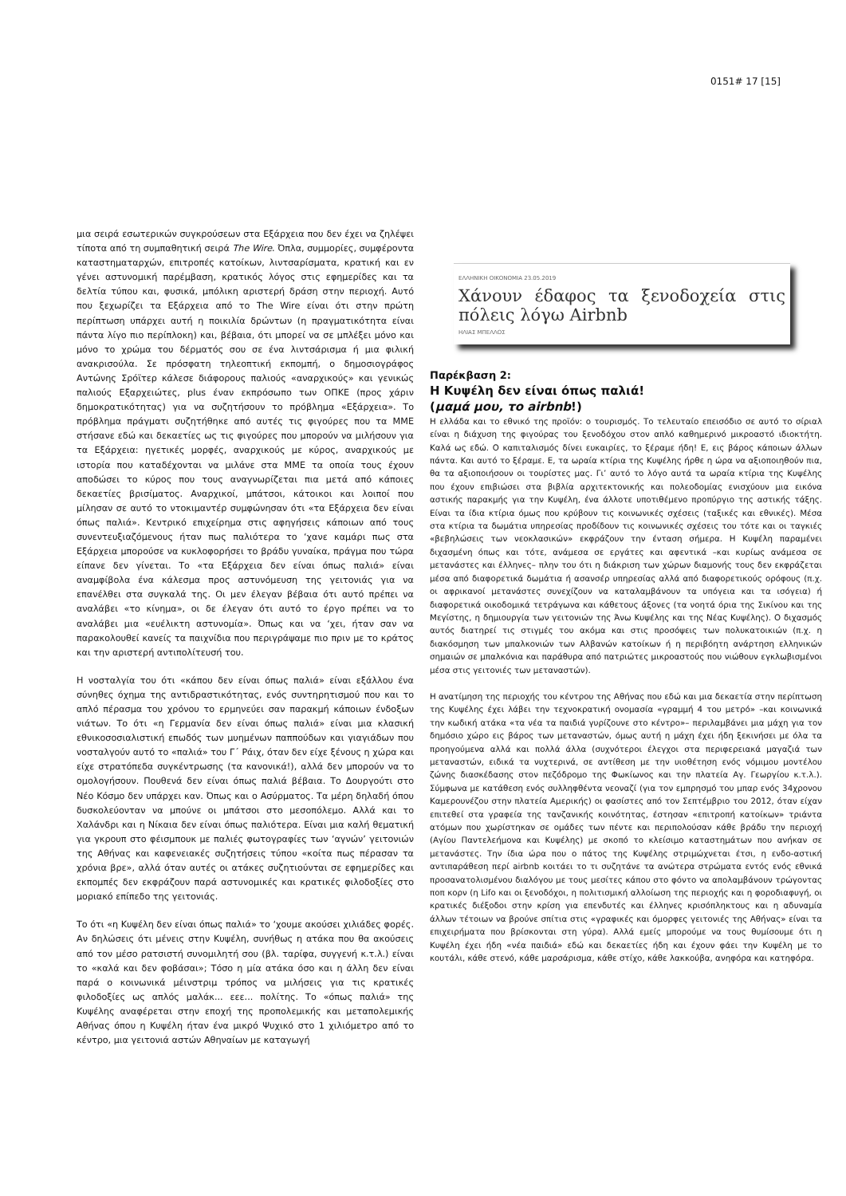0151# 17 [15]
μια σειρά εσωτερικών συγκρούσεων στα Εξάρχεια που δεν έχει να ζηλέψει τίποτα από τη συμπαθητική σειρά The Wire. Όπλα, συμμορίες, συμφέροντα καταστηματαρχών, επιτροπές κατοίκων, λιντσαρίσματα, κρατική και εν γένει αστυνομική παρέμβαση, κρατικός λόγος στις εφημερίδες και τα δελτία τύπου και, φυσικά, μπόλικη αριστερή δράση στην περιοχή. Αυτό που ξεχωρίζει τα Εξάρχεια από το The Wire είναι ότι στην πρώτη περίπτωση υπάρχει αυτή η ποικιλία δρώντων (η πραγματικότητα είναι πάντα λίγο πιο περίπλοκη) και, βέβαια, ότι μπορεί να σε μπλέξει μόνο και μόνο το χρώμα του δέρματός σου σε ένα λιντσάρισμα ή μια φιλική ανακρισούλα. Σε πρόσφατη τηλεοπτική εκπομπή, ο δημοσιογράφος Αντώνης Σρόϊτερ κάλεσε διάφορους παλιούς «αναρχικούς» και γενικώς παλιούς Εξαρχειώτες, plus έναν εκπρόσωπο των ΟΠΚΕ (προς χάριν δημοκρατικότητας) για να συζητήσουν το πρόβλημα «Εξάρχεια». Το πρόβλημα πράγματι συζητήθηκε από αυτές τις φιγούρες που τα ΜΜΕ στήσανε εδώ και δεκαετίες ως τις φιγούρες που μπορούν να μιλήσουν για τα Εξάρχεια: ηγετικές μορφές, αναρχικούς με κύρος, αναρχικούς με ιστορία που καταδέχονται να μιλάνε στα ΜΜΕ τα οποία τους έχουν αποδώσει το κύρος που τους αναγνωρίζεται πια μετά από κάποιες δεκαετίες βρισίματος. Αναρχικοί, μπάτσοι, κάτοικοι και λοιποί που μίλησαν σε αυτό το ντοκιμαντέρ συμφώνησαν ότι «τα Εξάρχεια δεν είναι όπως παλιά». Κεντρικό επιχείρημα στις αφηγήσεις κάποιων από τους συνεντευξιαζόμενους ήταν πως παλιότερα το ‘χανε καμάρι πως στα Εξάρχεια μπορούσε να κυκλοφορήσει το βράδυ γυναίκα, πράγμα που τώρα είπανε δεν γίνεται. Το «τα Εξάρχεια δεν είναι όπως παλιά» είναι αναμφίβολα ένα κάλεσμα προς αστυνόμευση της γειτονιάς για να επανέλθει στα συγκαλά της. Οι μεν έλεγαν βέβαια ότι αυτό πρέπει να αναλάβει «το κίνημα», οι δε έλεγαν ότι αυτό το έργο πρέπει να το αναλάβει μια «ευέλικτη αστυνομία». Όπως και να ‘χει, ήταν σαν να παρακολουθεί κανείς τα παιχνίδια που περιγράψαμε πιο πριν με το κράτος και την αριστερή αντιπολίτευσή του.
Η νοσταλγία του ότι «κάπου δεν είναι όπως παλιά» είναι εξάλλου ένα σύνηθες όχημα της αντιδραστικότητας, ενός συντηρητισμού που και το απλό πέρασμα του χρόνου το ερμηνεύει σαν παρακμή κάποιων ένδοξων νιάτων. Το ότι «η Γερμανία δεν είναι όπως παλιά» είναι μια κλασική εθνικοσοσιαλιστική επωδός των μυημένων παππούδων και γιαγιάδων που νοσταλγούν αυτό το «παλιά» του Γ΄ Ράιχ, όταν δεν είχε ξένους η χώρα και είχε στρατόπεδα συγκέντρωσης (τα κανονικά!), αλλά δεν μπορούν να το ομολογήσουν. Πουθενά δεν είναι όπως παλιά βέβαια. Το Δουργούτι στο Νέο Κόσμο δεν υπάρχει καν. Όπως και ο Ασύρματος. Τα μέρη δηλαδή όπου δυσκολεύονταν να μπούνε οι μπάτσοι στο μεσοπόλεμο. Αλλά και το Χαλάνδρι και η Νίκαια δεν είναι όπως παλιότερα. Είναι μια καλή θεματική για γκρουπ στο φέισμπουκ με παλιές φωτογραφίες των ‘αγνών’ γειτονιών της Αθήνας και καφενειακές συζητήσεις τύπου «κοίτα πως πέρασαν τα χρόνια βρε», αλλά όταν αυτές οι ατάκες συζητιούνται σε εφημερίδες και εκπομπές δεν εκφράζουν παρά αστυνομικές και κρατικές φιλοδοξίες στο μοριακό επίπεδο της γειτονιάς.
Το ότι «η Κυψέλη δεν είναι όπως παλιά» το ‘χουμε ακούσει χιλιάδες φορές. Αν δηλώσεις ότι μένεις στην Κυψέλη, συνήθως η ατάκα που θα ακούσεις από τον μέσο ρατσιστή συνομιλητή σου (βλ. ταρίφα, συγγενή κ.τ.λ.) είναι το «καλά και δεν φοβάσαι»; Τόσο η μία ατάκα όσο και η άλλη δεν είναι παρά ο κοινωνικά μέινστριμ τρόπος να μιλήσεις για τις κρατικές φιλοδοξίες ως απλός μαλάκ... εεε... πολίτης. Το «όπως παλιά» της Κυψέλης αναφέρεται στην εποχή της προπολεμικής και μεταπολεμικής Αθήνας όπου η Κυψέλη ήταν ένα μικρό Ψυχικό στο 1 χιλιόμετρο από το κέντρο, μια γειτονιά αστών Αθηναίων με καταγωγή
ΕΛΛΗΝΙΚΗ ΟΙΚΟΝΟΜΙΑ 23.05.2019
Χάνουν έδαφος τα ξενοδοχεία στις πόλεις λόγω Airbnb
ΗΛΙΑΣ ΜΠΕΛΛΟΣ
Παρέκβαση 2:
Η Κυψέλη δεν είναι όπως παλιά!
(μαμά μου, το airbnb!)
Η ελλάδα και το εθνικό της προϊόν: ο τουρισμός. Το τελευταίο επεισόδιο σε αυτό το σίριαλ είναι η διάχυση της φιγούρας του ξενοδόχου στον απλό καθημερινό μικροαστό ιδιοκτήτη. Καλά ως εδώ. Ο καπιταλισμός δίνει ευκαιρίες, το ξέραμε ήδη! Ε, εις βάρος κάποιων άλλων πάντα. Και αυτό το ξέραμε. Ε, τα ωραία κτίρια της Κυψέλης ήρθε η ώρα να αξιοποιηθούν πια, θα τα αξιοποιήσουν οι τουρίστες μας. Γι’ αυτό το λόγο αυτά τα ωραία κτίρια της Κυψέλης που έχουν επιβιώσει στα βιβλία αρχιτεκτονικής και πολεοδομίας ενισχύουν μια εικόνα αστικής παρακμής για την Κυψέλη, ένα άλλοτε υποτιθέμενο προπύργιο της αστικής τάξης. Είναι τα ίδια κτίρια όμως που κρύβουν τις κοινωνικές σχέσεις (ταξικές και εθνικές). Μέσα στα κτίρια τα δωμάτια υπηρεσίας προδίδουν τις κοινωνικές σχέσεις του τότε και οι ταγκιές «βεβηλώσεις των νεοκλασικών» εκφράζουν την ένταση σήμερα. Η Κυψέλη παραμένει διχασμένη όπως και τότε, ανάμεσα σε εργάτες και αφεντικά –και κυρίως ανάμεσα σε μετανάστες και έλληνες– πλην του ότι η διάκριση των χώρων διαμονής τους δεν εκφράζεται μέσα από διαφορετικά δωμάτια ή ασανσέρ υπηρεσίας αλλά από διαφορετικούς ορόφους (π.χ. οι αφρικανοί μετανάστες συνεχίζουν να καταλαμβάνουν τα υπόγεια και τα ισόγεια) ή διαφορετικά οικοδομικά τετράγωνα και κάθετους άξονες (τα νοητά όρια της Σικίνου και της Μεγίστης, η δημιουργία των γειτονιών της Άνω Κυψέλης και της Νέας Κυψέλης). Ο διχασμός αυτός διατηρεί τις στιγμές του ακόμα και στις προσόψεις των πολυκατοικιών (π.χ. η διακόσμηση των μπαλκονιών των Αλβανών κατοίκων ή η περιβόητη ανάρτηση ελληνικών σημαιών σε μπαλκόνια και παράθυρα από πατριώτες μικροαστούς που νιώθουν εγκλωβισμένοι μέσα στις γειτονιές των μεταναστών).
Η ανατίμηση της περιοχής του κέντρου της Αθήνας που εδώ και μια δεκαετία στην περίπτωση της Κυψέλης έχει λάβει την τεχνοκρατική ονομασία «γραμμή 4 του μετρό» –και κοινωνικά την κωδική ατάκα «τα νέα τα παιδιά γυρίζουνε στο κέντρο»– περιλαμβάνει μια μάχη για τον δημόσιο χώρο εις βάρος των μεταναστών, όμως αυτή η μάχη έχει ήδη ξεκινήσει με όλα τα προηγούμενα αλλά και πολλά άλλα (συχνότεροι έλεγχοι στα περιφερειακά μαγαζιά των μεταναστών, ειδικά τα νυχτερινά, σε αντίθεση με την υιοθέτηση ενός νόμιμου μοντέλου ζώνης διασκέδασης στον πεζόδρομο της Φωκίωνος και την πλατεία Αγ. Γεωργίου κ.τ.λ.). Σύμφωνα με κατάθεση ενός συλληφθέντα νεοναζί (για τον εμπρησμό του μπαρ ενός 34χρονου Καμερουνέζου στην πλατεία Αμερικής) οι φασίστες από τον Σεπτέμβριο του 2012, όταν είχαν επιτεθεί στα γραφεία της τανζανικής κοινότητας, έστησαν «επιτροπή κατοίκων» τριάντα ατόμων που χωρίστηκαν σε ομάδες των πέντε και περιπολούσαν κάθε βράδυ την περιοχή (Αγίου Παντελεήμονα και Κυψέλης) με σκοπό το κλείσιμο καταστημάτων που ανήκαν σε μετανάστες. Την ίδια ώρα που ο πάτος της Κυψέλης στριμώχνεται έτσι, η ενδο-αστική αντιπαράθεση περί airbnb κοιτάει το τι συζητάνε τα ανώτερα στρώματα εντός ενός εθνικά προσανατολισμένου διαλόγου με τους μεσίτες κάπου στο φόντο να απολαμβάνουν τρώγοντας ποπ κορν (η Lifo και οι ξενοδόχοι, η πολιτισμική αλλοίωση της περιοχής και η φοροδιαφυγή, οι κρατικές διέξοδοι στην κρίση για επενδυτές και έλληνες κρισόπληκτους και η αδυναμία άλλων τέτοιων να βρούνε σπίτια στις «γραφικές και όμορφες γειτονιές της Αθήνας» είναι τα επιχειρήματα που βρίσκονται στη γύρα). Αλλά εμείς μπορούμε να τους θυμίσουμε ότι η Κυψέλη έχει ήδη «νέα παιδιά» εδώ και δεκαετίες ήδη και έχουν φάει την Κυψέλη με το κουτάλι, κάθε στενό, κάθε μαρσάρισμα, κάθε στίχο, κάθε λακκούβα, ανηφόρα και κατηφόρα.